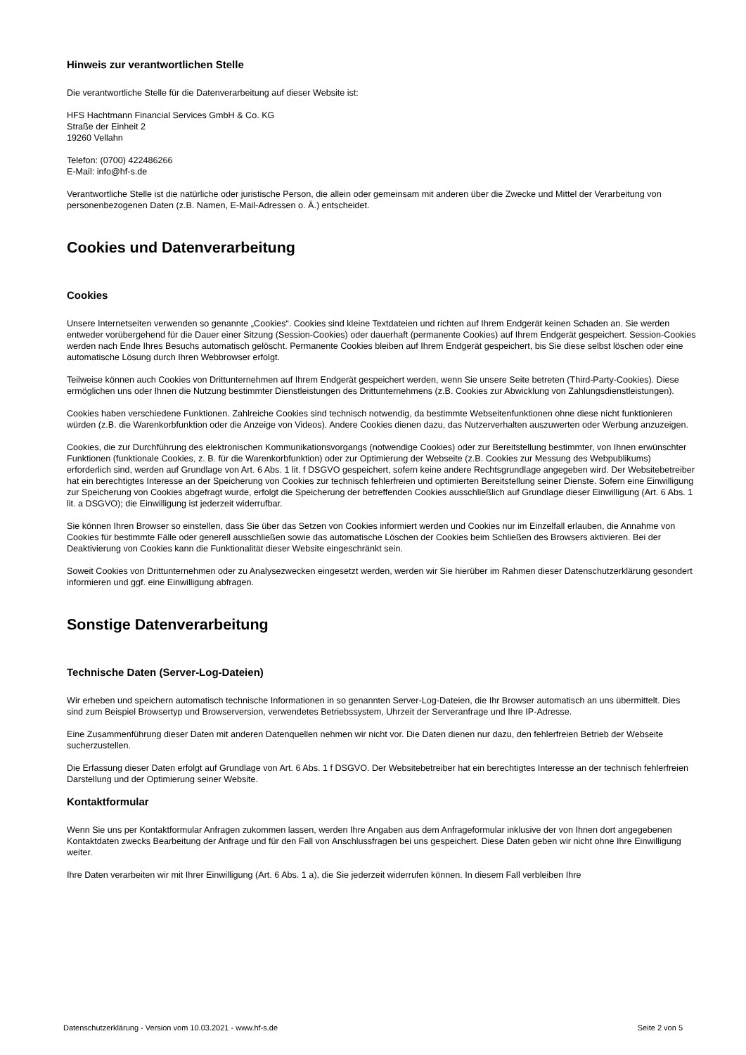Hinweis zur verantwortlichen Stelle
Die verantwortliche Stelle für die Datenverarbeitung auf dieser Website ist:
HFS Hachtmann Financial Services GmbH & Co. KG
Straße der Einheit 2
19260 Vellahn
Telefon: (0700) 422486266
E-Mail: info@hf-s.de
Verantwortliche Stelle ist die natürliche oder juristische Person, die allein oder gemeinsam mit anderen über die Zwecke und Mittel der Verarbeitung von personenbezogenen Daten (z.B. Namen, E-Mail-Adressen o. Ä.) entscheidet.
Cookies und Datenverarbeitung
Cookies
Unsere Internetseiten verwenden so genannte „Cookies“. Cookies sind kleine Textdateien und richten auf Ihrem Endgerät keinen Schaden an. Sie werden entweder vorübergehend für die Dauer einer Sitzung (Session-Cookies) oder dauerhaft (permanente Cookies) auf Ihrem Endgerät gespeichert. Session-Cookies werden nach Ende Ihres Besuchs automatisch gelöscht. Permanente Cookies bleiben auf Ihrem Endgerät gespeichert, bis Sie diese selbst löschen oder eine automatische Lösung durch Ihren Webbrowser erfolgt.
Teilweise können auch Cookies von Drittunternehmen auf Ihrem Endgerät gespeichert werden, wenn Sie unsere Seite betreten (Third-Party-Cookies). Diese ermöglichen uns oder Ihnen die Nutzung bestimmter Dienstleistungen des Drittunternehmens (z.B. Cookies zur Abwicklung von Zahlungsdienstleistungen).
Cookies haben verschiedene Funktionen. Zahlreiche Cookies sind technisch notwendig, da bestimmte Webseitenfunktionen ohne diese nicht funktionieren würden (z.B. die Warenkorbfunktion oder die Anzeige von Videos). Andere Cookies dienen dazu, das Nutzerverhalten auszuwerten oder Werbung anzuzeigen.
Cookies, die zur Durchführung des elektronischen Kommunikationsvorgangs (notwendige Cookies) oder zur Bereitstellung bestimmter, von Ihnen erwünschter Funktionen (funktionale Cookies, z. B. für die Warenkorbfunktion) oder zur Optimierung der Webseite (z.B. Cookies zur Messung des Webpublikums) erforderlich sind, werden auf Grundlage von Art. 6 Abs. 1 lit. f DSGVO gespeichert, sofern keine andere Rechtsgrundlage angegeben wird. Der Websitebetreiber hat ein berechtigtes Interesse an der Speicherung von Cookies zur technisch fehlerfreien und optimierten Bereitstellung seiner Dienste. Sofern eine Einwilligung zur Speicherung von Cookies abgefragt wurde, erfolgt die Speicherung der betreffenden Cookies ausschließlich auf Grundlage dieser Einwilligung (Art. 6 Abs. 1 lit. a DSGVO); die Einwilligung ist jederzeit widerrufbar.
Sie können Ihren Browser so einstellen, dass Sie über das Setzen von Cookies informiert werden und Cookies nur im Einzelfall erlauben, die Annahme von Cookies für bestimmte Fälle oder generell ausschließen sowie das automatische Löschen der Cookies beim Schließen des Browsers aktivieren. Bei der Deaktivierung von Cookies kann die Funktionalität dieser Website eingeschränkt sein.
Soweit Cookies von Drittunternehmen oder zu Analysezwecken eingesetzt werden, werden wir Sie hierüber im Rahmen dieser Datenschutzerklärung gesondert informieren und ggf. eine Einwilligung abfragen.
Sonstige Datenverarbeitung
Technische Daten (Server-Log-Dateien)
Wir erheben und speichern automatisch technische Informationen in so genannten Server-Log-Dateien, die Ihr Browser automatisch an uns übermittelt. Dies sind zum Beispiel Browsertyp und Browserversion, verwendetes Betriebssystem, Uhrzeit der Serveranfrage und Ihre IP-Adresse.
Eine Zusammenführung dieser Daten mit anderen Datenquellen nehmen wir nicht vor. Die Daten dienen nur dazu, den fehlerfreien Betrieb der Webseite sucherzustellen.
Die Erfassung dieser Daten erfolgt auf Grundlage von Art. 6 Abs. 1 f DSGVO. Der Websitebetreiber hat ein berechtigtes Interesse an der technisch fehlerfreien Darstellung und der Optimierung seiner Website.
Kontaktformular
Wenn Sie uns per Kontaktformular Anfragen zukommen lassen, werden Ihre Angaben aus dem Anfrageformular inklusive der von Ihnen dort angegebenen Kontaktdaten zwecks Bearbeitung der Anfrage und für den Fall von Anschlussfragen bei uns gespeichert. Diese Daten geben wir nicht ohne Ihre Einwilligung weiter.
Ihre Daten verarbeiten wir mit Ihrer Einwilligung (Art. 6 Abs. 1 a), die Sie jederzeit widerrufen können. In diesem Fall verbleiben Ihre
Datenschutzerklärung - Version vom 10.03.2021 - www.hf-s.de Seite 2 von 5